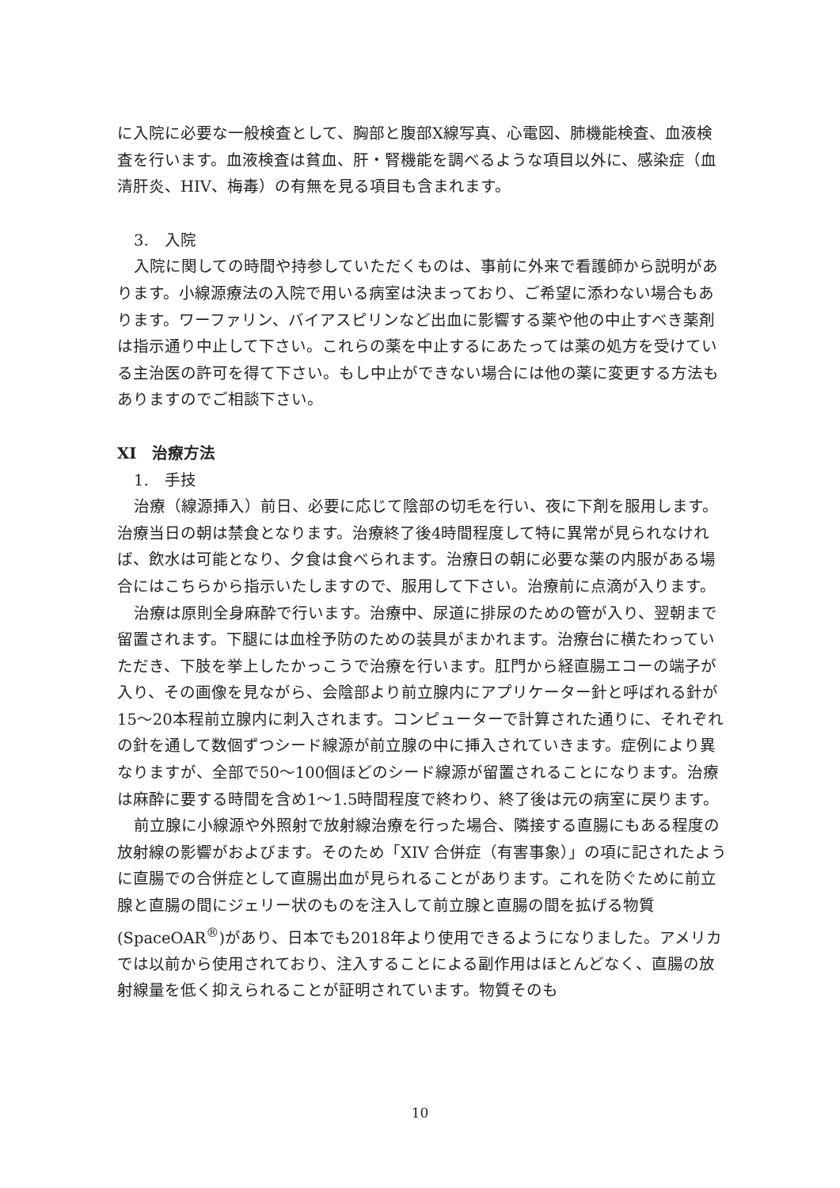に入院に必要な一般検査として、胸部と腹部X線写真、心電図、肺機能検査、血液検査を行います。血液検査は貧血、肝・腎機能を調べるような項目以外に、感染症（血清肝炎、HIV、梅毒）の有無を見る項目も含まれます。
3.　入院
入院に関しての時間や持参していただくものは、事前に外来で看護師から説明があります。小線源療法の入院で用いる病室は決まっており、ご希望に添わない場合もあります。ワーファリン、バイアスピリンなど出血に影響する薬や他の中止すべき薬剤は指示通り中止して下さい。これらの薬を中止するにあたっては薬の処方を受けている主治医の許可を得て下さい。もし中止ができない場合には他の薬に変更する方法もありますのでご相談下さい。
XI　治療方法
1.　手技
治療（線源挿入）前日、必要に応じて陰部の切毛を行い、夜に下剤を服用します。治療当日の朝は禁食となります。治療終了後4時間程度して特に異常が見られなければ、飲水は可能となり、夕食は食べられます。治療日の朝に必要な薬の内服がある場合にはこちらから指示いたしますので、服用して下さい。治療前に点滴が入ります。
治療は原則全身麻酔で行います。治療中、尿道に排尿のための管が入り、翌朝まで留置されます。下腿には血栓予防のための装具がまかれます。治療台に横たわっていただき、下肢を挙上したかっこうで治療を行います。肛門から経直腸エコーの端子が入り、その画像を見ながら、会陰部より前立腺内にアプリケーター針と呼ばれる針が15～20本程前立腺内に刺入されます。コンピューターで計算された通りに、それぞれの針を通して数個ずつシード線源が前立腺の中に挿入されていきます。症例により異なりますが、全部で50～100個ほどのシード線源が留置されることになります。治療は麻酔に要する時間を含め1～1.5時間程度で終わり、終了後は元の病室に戻ります。
前立腺に小線源や外照射で放射線治療を行った場合、隣接する直腸にもある程度の放射線の影響がおよびます。そのため「XIV 合併症（有害事象）」の項に記されたように直腸での合併症として直腸出血が見られることがあります。これを防ぐために前立腺と直腸の間にジェリー状のものを注入して前立腺と直腸の間を拡げる物質(SpaceOAR<sup>®</sup>)があり、日本でも2018年より使用できるようになりました。アメリカでは以前から使用されており、注入することによる副作用はほとんどなく、直腸の放射線量を低く抑えられることが証明されています。物質そのも
10